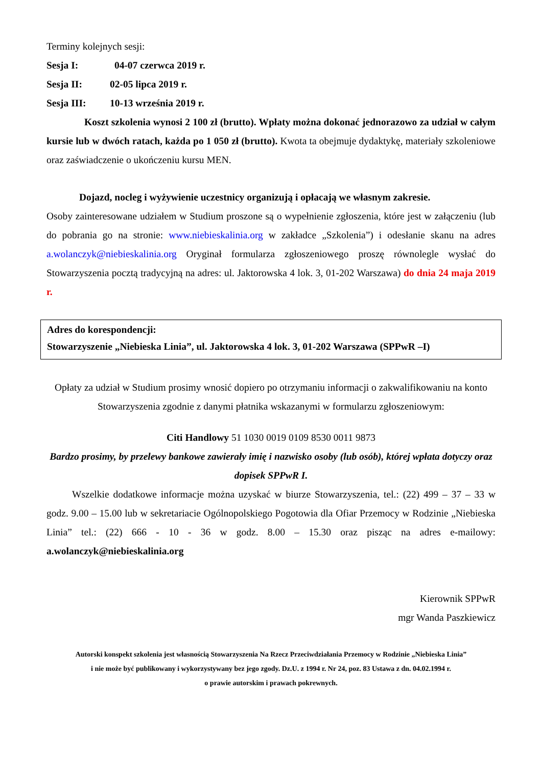Terminy kolejnych sesji:
Sesja I: 04-07 czerwca 2019 r.
Sesja II: 02-05 lipca 2019 r.
Sesja III: 10-13 września 2019 r.
Koszt szkolenia wynosi 2 100 zł (brutto). Wpłaty można dokonać jednorazowo za udział w całym kursie lub w dwóch ratach, każda po 1 050 zł (brutto). Kwota ta obejmuje dydaktykę, materiały szkoleniowe oraz zaświadczenie o ukończeniu kursu MEN.
Dojazd, nocleg i wyżywienie uczestnicy organizują i opłacają we własnym zakresie.
Osoby zainteresowane udziałem w Studium proszone są o wypełnienie zgłoszenia, które jest w załączeniu (lub do pobrania go na stronie: www.niebieskalinia.org w zakładce „Szkolenia”) i odesłanie skanu na adres a.wolanczyk@niebieskalinia.org Oryginał formularza zgłoszeniowego proszę równolegle wysłać do Stowarzyszenia pocztą tradycyjną na adres: ul. Jaktorowska 4 lok. 3, 01-202 Warszawa) do dnia 24 maja 2019 r.
Adres do korespondencji:
Stowarzyszenie „Niebieska Linia”, ul. Jaktorowska 4 lok. 3, 01-202 Warszawa (SPPwR –I)
Opłaty za udział w Studium prosimy wnosić dopiero po otrzymaniu informacji o zakwalifikowaniu na konto Stowarzyszenia zgodnie z danymi płatnika wskazanymi w formularzu zgłoszeniowym:
Citi Handlowy 51 1030 0019 0109 8530 0011 9873
Bardzo prosimy, by przelewy bankowe zawierały imię i nazwisko osoby (lub osób), której wpłata dotyczy oraz dopisek SPPwR I.
Wszelkie dodatkowe informacje można uzyskać w biurze Stowarzyszenia, tel.: (22) 499 – 37 – 33 w godz. 9.00 – 15.00 lub w sekretariacie Ogólnopolskiego Pogotowia dla Ofiar Przemocy w Rodzinie „Niebieska Linia” tel.: (22) 666 - 10 - 36 w godz. 8.00 – 15.30 oraz pisząc na adres e-mailowy: a.wolanczyk@niebieskalinia.org
Kierownik SPPwR
mgr Wanda Paszkiewicz
Autorski konspekt szkolenia jest własnością Stowarzyszenia Na Rzecz Przeciwdziałania Przemocy w Rodzinie „Niebieska Linia”
i nie może być publikowany i wykorzystywany bez jego zgody. Dz.U. z 1994 r. Nr 24, poz. 83 Ustawa z dn. 04.02.1994 r.
o prawie autorskim i prawach pokrewnych.